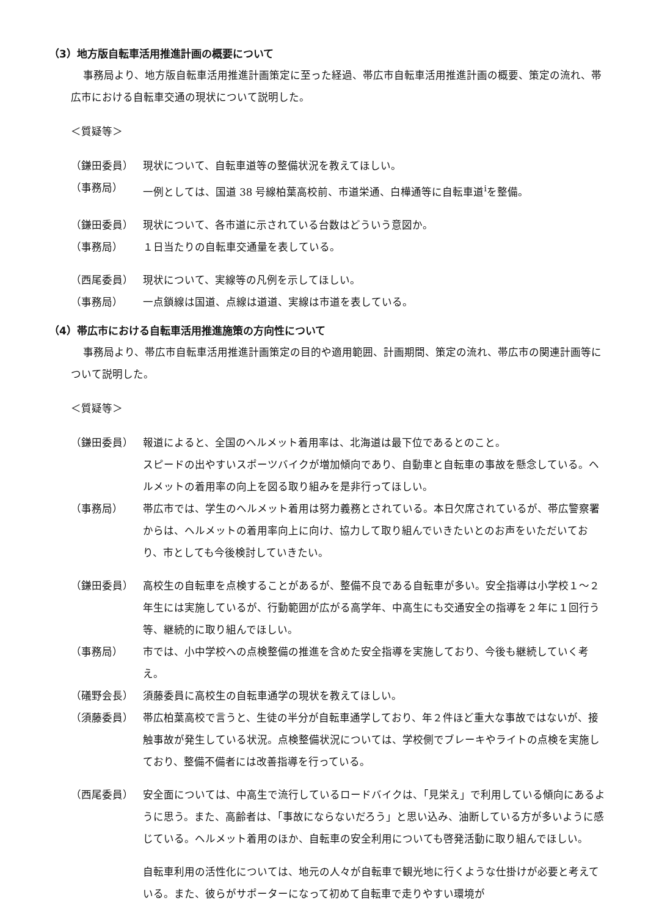（3）地方版自転車活用推進計画の概要について
事務局より、地方版自転車活用推進計画策定に至った経過、帯広市自転車活用推進計画の概要、策定の流れ、帯広市における自転車交通の現状について説明した。
＜質疑等＞
（鎌田委員） 現状について、自転車道等の整備状況を教えてほしい。
（事務局） 一例としては、国道 38 号線柏葉高校前、市道栄通、白樺通等に自転車道<sup>i</sup>を整備。
（鎌田委員） 現状について、各市道に示されている台数はどういう意図か。
（事務局） １日当たりの自転車交通量を表している。
（西尾委員） 現状について、実線等の凡例を示してほしい。
（事務局） 一点鎖線は国道、点線は道道、実線は市道を表している。
（4）帯広市における自転車活用推進施策の方向性について
事務局より、帯広市自転車活用推進計画策定の目的や適用範囲、計画期間、策定の流れ、帯広市の関連計画等について説明した。
＜質疑等＞
（鎌田委員） 報道によると、全国のヘルメット着用率は、北海道は最下位であるとのこと。
スピードの出やすいスポーツバイクが増加傾向であり、自動車と自転車の事故を懸念している。ヘルメットの着用率の向上を図る取り組みを是非行ってほしい。
（事務局） 帯広市では、学生のヘルメット着用は努力義務とされている。本日欠席されているが、帯広警察署からは、ヘルメットの着用率向上に向け、協力して取り組んでいきたいとのお声をいただいており、市としても今後検討していきたい。
（鎌田委員） 高校生の自転車を点検することがあるが、整備不良である自転車が多い。安全指導は小学校１～２年生には実施しているが、行動範囲が広がる高学年、中高生にも交通安全の指導を２年に１回行う等、継続的に取り組んでほしい。
（事務局） 市では、小中学校への点検整備の推進を含めた安全指導を実施しており、今後も継続していく考え。
（礒野会長） 須藤委員に高校生の自転車通学の現状を教えてほしい。
（須藤委員） 帯広柏葉高校で言うと、生徒の半分が自転車通学しており、年２件ほど重大な事故ではないが、接触事故が発生している状況。点検整備状況については、学校側でブレーキやライトの点検を実施しており、整備不備者には改善指導を行っている。
（西尾委員） 安全面については、中高生で流行しているロードバイクは、「見栄え」で利用している傾向にあるように思う。また、高齢者は、「事故にならないだろう」と思い込み、油断している方が多いように感じている。ヘルメット着用のほか、自転車の安全利用についても啓発活動に取り組んでほしい。
自転車利用の活性化については、地元の人々が自転車で観光地に行くような仕掛けが必要と考えている。また、彼らがサポーターになって初めて自転車で走りやすい環境が